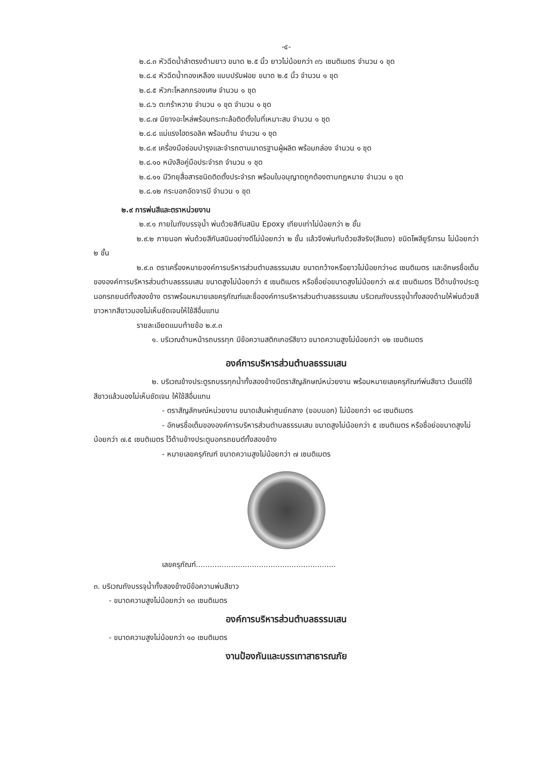-๔-
๒.๘.๓ หัวฉีดน้ำลำตรงด้ามยาว ขนาด ๒.๕ นิ้ว ยาวไม่น้อยกว่า ๓๖ เซนติเมตร จำนวน ๑ ชุด
๒.๘.๔ หัวฉีดน้ำทองเหลือง แบบปรับฝอย ขนาด ๒.๕ นิ้ว จำนวน ๑ ชุด
๒.๘.๕ หัวกะโหลกกรองเศษ จำนวน ๑ ชุด
๒.๘.๖ ตะกร้าหวาย จำนวน ๑ ชุด จำนวน ๑ ชุด
๒.๘.๗ มียางอะไหล่พร้อมกระทะล้อติดตั้งในที่เหมาะสม จำนวน ๑ ชุด
๒.๘.๘ แม่แรงไฮดรอลิค พร้อมด้าม จำนวน ๑ ชุด
๒.๘.๙ เครื่องมือซ่อมบำรุงและจำรถตามมาตรฐานผู้ผลิต พร้อมกล่อง จำนวน ๑ ชุด
๒.๘.๑๐ หนังสือคู่มือประจำรถ จำนวน ๑ ชุด
๒.๘.๑๑ มีวิทยุสื่อสารชนิดติดตั้งประจำรถ พร้อมใบอนุญาตถูกต้องตามกฎหมาย จำนวน ๑ ชุด
๒.๘.๑๒ กระบอกอัดจารบี จำนวน ๑ ชุด
๒.๙ การพ่นสีและตราหน่วยงาน
๒.๙.๑ ภายในถังบรรจุน้ำ พ่นด้วยสีกันสนิม Epoxy เทียบเท่าไม่น้อยกว่า ๒ ชั้น
๒.๙.๒ ภายนอก พ่นด้วยสีกันสนิมอย่างดีไม่น้อยกว่า ๒ ชั้น แล้วจึงพ่นทับด้วยสีจริง(สีแดง) ชนิดโพลียูรีเทรน ไม่น้อยกว่า ๒ ชั้น
๒.๙.๓ ตราเครื่องหมายองค์การบริหารส่วนตำบลธรรมเสน ขนาดกว้างหรือยาวไม่น้อยกว่า๑๘ เซนติเมตร และอักษรชื่อเต็มขององค์การบริหารส่วนตำบลธรรมเสน ขนาดสูงไม่น้อยกว่า ๕ เซนติเมตร หรือชื่อย่อขนาดสูงไม่น้อยกว่า ๗.๕ เซนติเมตร ไว้ด้านข้างประตูนอกรถยนต์ทั้งสองข้าง ตราพร้อมหมายเลขครุภัณฑ์และชื่อองค์การบริหารส่วนตำบลธรรมเสน บริเวณถังบรรจุน้ำทั้งสองด้านให้พ่นด้วยสีขาวหากสีขาวมองไม่เห็นชัดเจนให้ใช้สีอื่นแทน
รายละเอียดแนบท้ายข้อ ๒.๙.๓
๑. บริเวณด้านหน้ารถบรรทุก มีข้อความสติกเกอร์สีขาว ขนาดความสูงไม่น้อยกว่า ๑๒ เซนติเมตร
องค์การบริหารส่วนตำบลธรรมเสน
๒. บริเวณข้างประตูรถบรรทุกน้ำทั้งสองข้างมีตราสัญลักษณ์หน่วยงาน พร้อมหมายเลขครุภัณฑ์พ่นสีขาว เว้นแต่ใช้ สีขาวแล้วมองไม่เห็นชัดเจน ให้ใช้สีอื่นแทน
- ตราสัญลักษณ์หน่วยงาน ขนาดเส้นผ่าศูนย์กลาง (ขอบนอก) ไม่น้อยกว่า ๑๘ เซนติเมตร
- อักษรชื่อเต็มขององค์การบริหารส่วนตำบลธรรมเสน ขนาดสูงไม่น้อยกว่า ๕ เซนติเมตร หรือชื่อย่อขนาดสูงไม่น้อยกว่า ๗.๕ เซนติเมตร ไว้ด้านข้างประตูนอกรถยนต์ทั้งสองข้าง
- หมายเลขครุภัณฑ์ ขนาดความสูงไม่น้อยกว่า ๗ เซนติเมตร
เลขครุภัณฑ์............................................................
๓. บริเวณถังบรรจุน้ำทั้งสองข้างมีข้อความพ่นสีขาว
- ขนาดความสูงไม่น้อยกว่า ๑๓ เซนติเมตร
องค์การบริหารส่วนตำบลธรรมเสน
- ขนาดความสูงไม่น้อยกว่า ๑๐ เซนติเมตร
งานป้องกันและบรรเทาสาธารณภัย